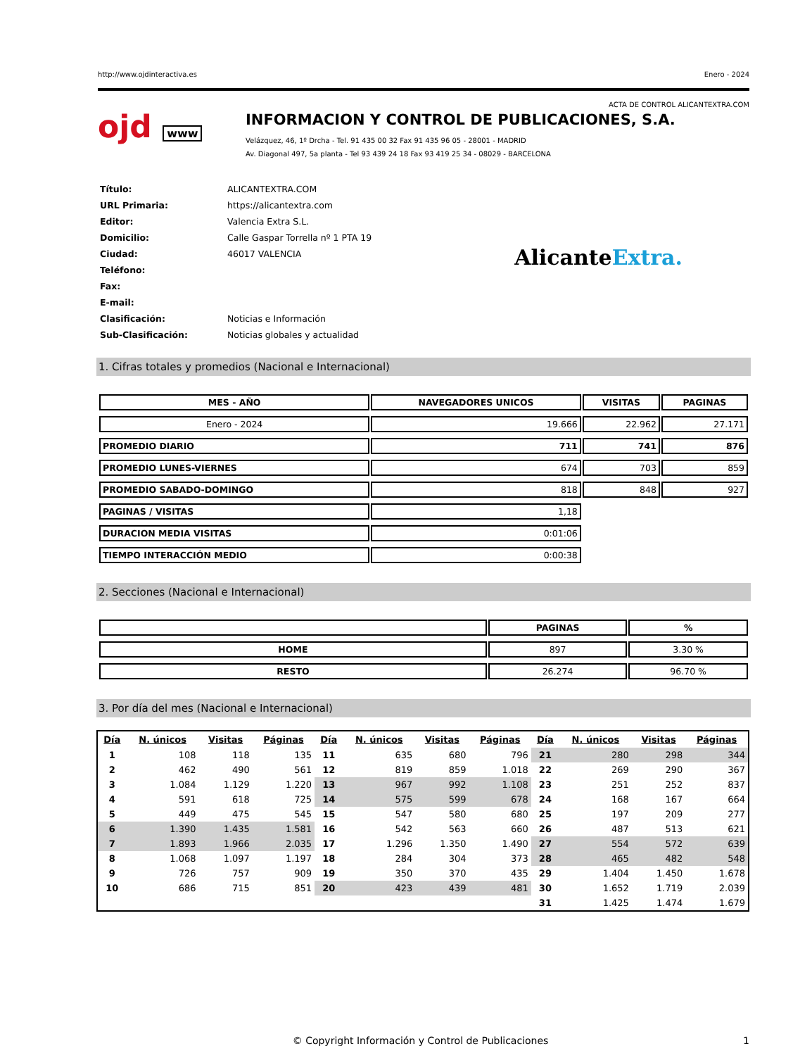http://www.ojdinteractiva.es Enero - 2024
ACTA DE CONTROL ALICANTEXTRA.COM
ojd www
INFORMACION Y CONTROL DE PUBLICACIONES, S.A.
Velázquez, 46, 1º Drcha - Tel. 91 435 00 32 Fax 91 435 96 05 - 28001 - MADRID
Av. Diagonal 497, 5a planta - Tel 93 439 24 18 Fax 93 419 25 34 - 08029 - BARCELONA
| Título: | ALICANTEXTRA.COM |
| URL Primaria: | https://alicantextra.com |
| Editor: | Valencia Extra S.L. |
| Domicilio: | Calle Gaspar Torrella nº 1 PTA 19 |
| Ciudad: | 46017 VALENCIA |
| Teléfono: | |
| Fax: | |
| E-mail: | |
| Clasificación: | Noticias e Información |
| Sub-Clasificación: | Noticias globales y actualidad |
AlicanteExtra.
1. Cifras totales y promedios (Nacional e Internacional)
| MES - AÑO | NAVEGADORES UNICOS | VISITAS | PAGINAS |
| --- | --- | --- | --- |
| Enero - 2024 | 19.666 | 22.962 | 27.171 |
| PROMEDIO DIARIO | 711 | 741 | 876 |
| PROMEDIO LUNES-VIERNES | 674 | 703 | 859 |
| PROMEDIO SABADO-DOMINGO | 818 | 848 | 927 |
| PAGINAS / VISITAS | 1,18 | | |
| DURACION MEDIA VISITAS | 0:01:06 | | |
| TIEMPO INTERACCIÓN MEDIO | 0:00:38 | | |
2. Secciones (Nacional e Internacional)
| | PAGINAS | % |
| --- | --- | --- |
| HOME | 897 | 3.30 % |
| RESTO | 26.274 | 96.70 % |
3. Por día del mes (Nacional e Internacional)
| Día | N. únicos | Visitas | Páginas | Día | N. únicos | Visitas | Páginas | Día | N. únicos | Visitas | Páginas |
| --- | --- | --- | --- | --- | --- | --- | --- | --- | --- | --- | --- |
| 1 | 108 | 118 | 135 | 11 | 635 | 680 | 796 | 21 | 280 | 298 | 344 |
| 2 | 462 | 490 | 561 | 12 | 819 | 859 | 1.018 | 22 | 269 | 290 | 367 |
| 3 | 1.084 | 1.129 | 1.220 | 13 | 967 | 992 | 1.108 | 23 | 251 | 252 | 837 |
| 4 | 591 | 618 | 725 | 14 | 575 | 599 | 678 | 24 | 168 | 167 | 664 |
| 5 | 449 | 475 | 545 | 15 | 547 | 580 | 680 | 25 | 197 | 209 | 277 |
| 6 | 1.390 | 1.435 | 1.581 | 16 | 542 | 563 | 660 | 26 | 487 | 513 | 621 |
| 7 | 1.893 | 1.966 | 2.035 | 17 | 1.296 | 1.350 | 1.490 | 27 | 554 | 572 | 639 |
| 8 | 1.068 | 1.097 | 1.197 | 18 | 284 | 304 | 373 | 28 | 465 | 482 | 548 |
| 9 | 726 | 757 | 909 | 19 | 350 | 370 | 435 | 29 | 1.404 | 1.450 | 1.678 |
| 10 | 686 | 715 | 851 | 20 | 423 | 439 | 481 | 30 | 1.652 | 1.719 | 2.039 |
| | | | | | | | | 31 | 1.425 | 1.474 | 1.679 |
© Copyright Información y Control de Publicaciones 1